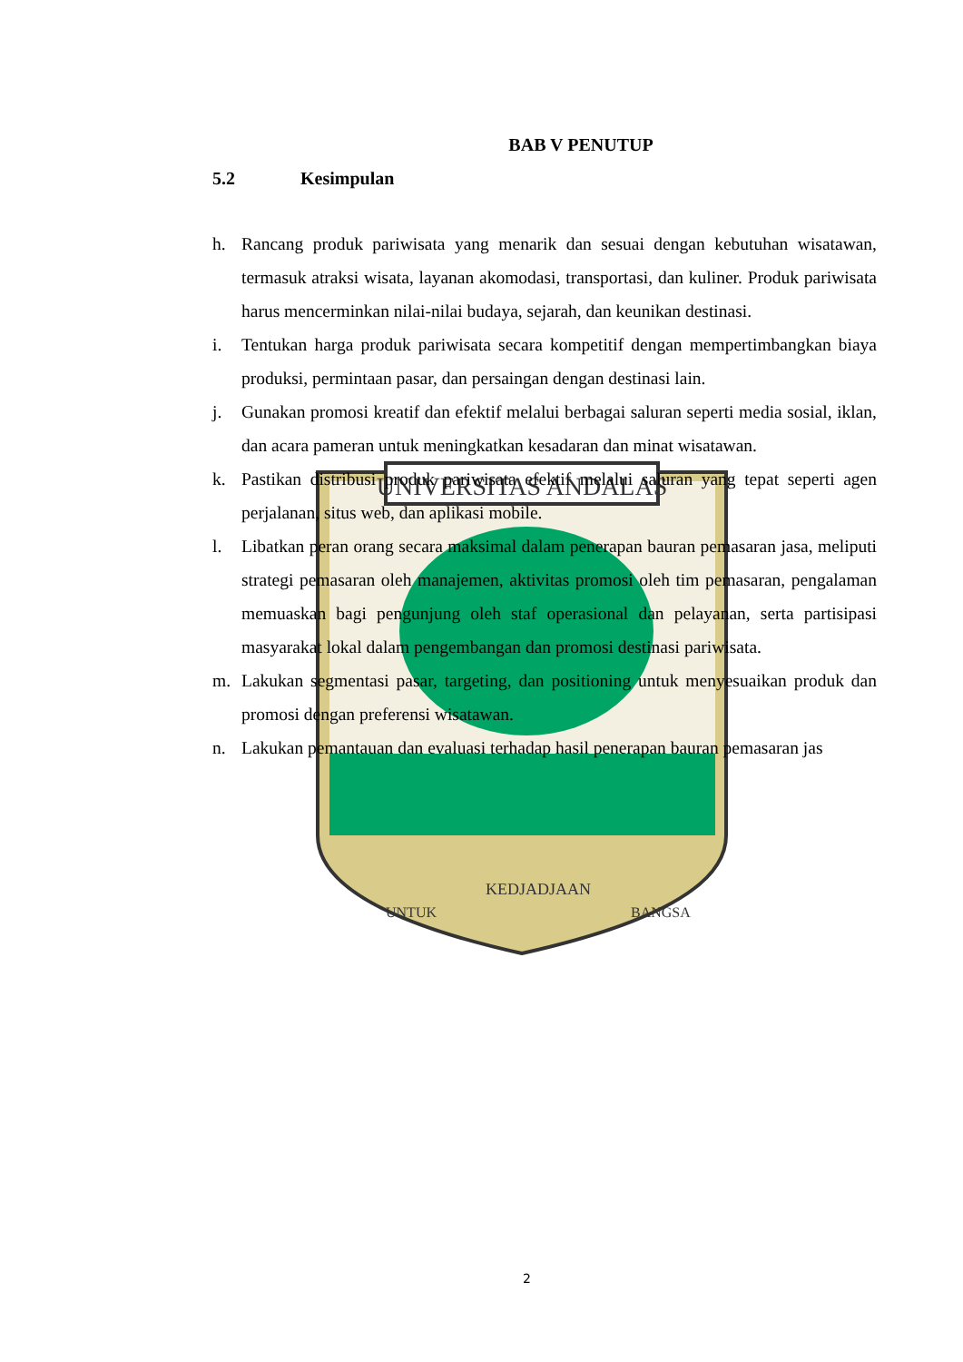UNIVERSITAS ANDALAS
UNTUK
KEDJADJAAN
BANGSA
BAB V PENUTUP
5.2 Kesimpulan
h. Rancang produk pariwisata yang menarik dan sesuai dengan kebutuhan wisatawan, termasuk atraksi wisata, layanan akomodasi, transportasi, dan kuliner. Produk pariwisata harus mencerminkan nilai-nilai budaya, sejarah, dan keunikan destinasi.
i. Tentukan harga produk pariwisata secara kompetitif dengan mempertimbangkan biaya produksi, permintaan pasar, dan persaingan dengan destinasi lain.
j. Gunakan promosi kreatif dan efektif melalui berbagai saluran seperti media sosial, iklan, dan acara pameran untuk meningkatkan kesadaran dan minat wisatawan.
k. Pastikan distribusi produk pariwisata efektif melalui saluran yang tepat seperti agen perjalanan, situs web, dan aplikasi mobile.
l. Libatkan peran orang secara maksimal dalam penerapan bauran pemasaran jasa, meliputi strategi pemasaran oleh manajemen, aktivitas promosi oleh tim pemasaran, pengalaman memuaskan bagi pengunjung oleh staf operasional dan pelayanan, serta partisipasi masyarakat lokal dalam pengembangan dan promosi destinasi pariwisata.
m. Lakukan segmentasi pasar, targeting, dan positioning untuk menyesuaikan produk dan promosi dengan preferensi wisatawan.
n. Lakukan pemantauan dan evaluasi terhadap hasil penerapan bauran pemasaran jas
2